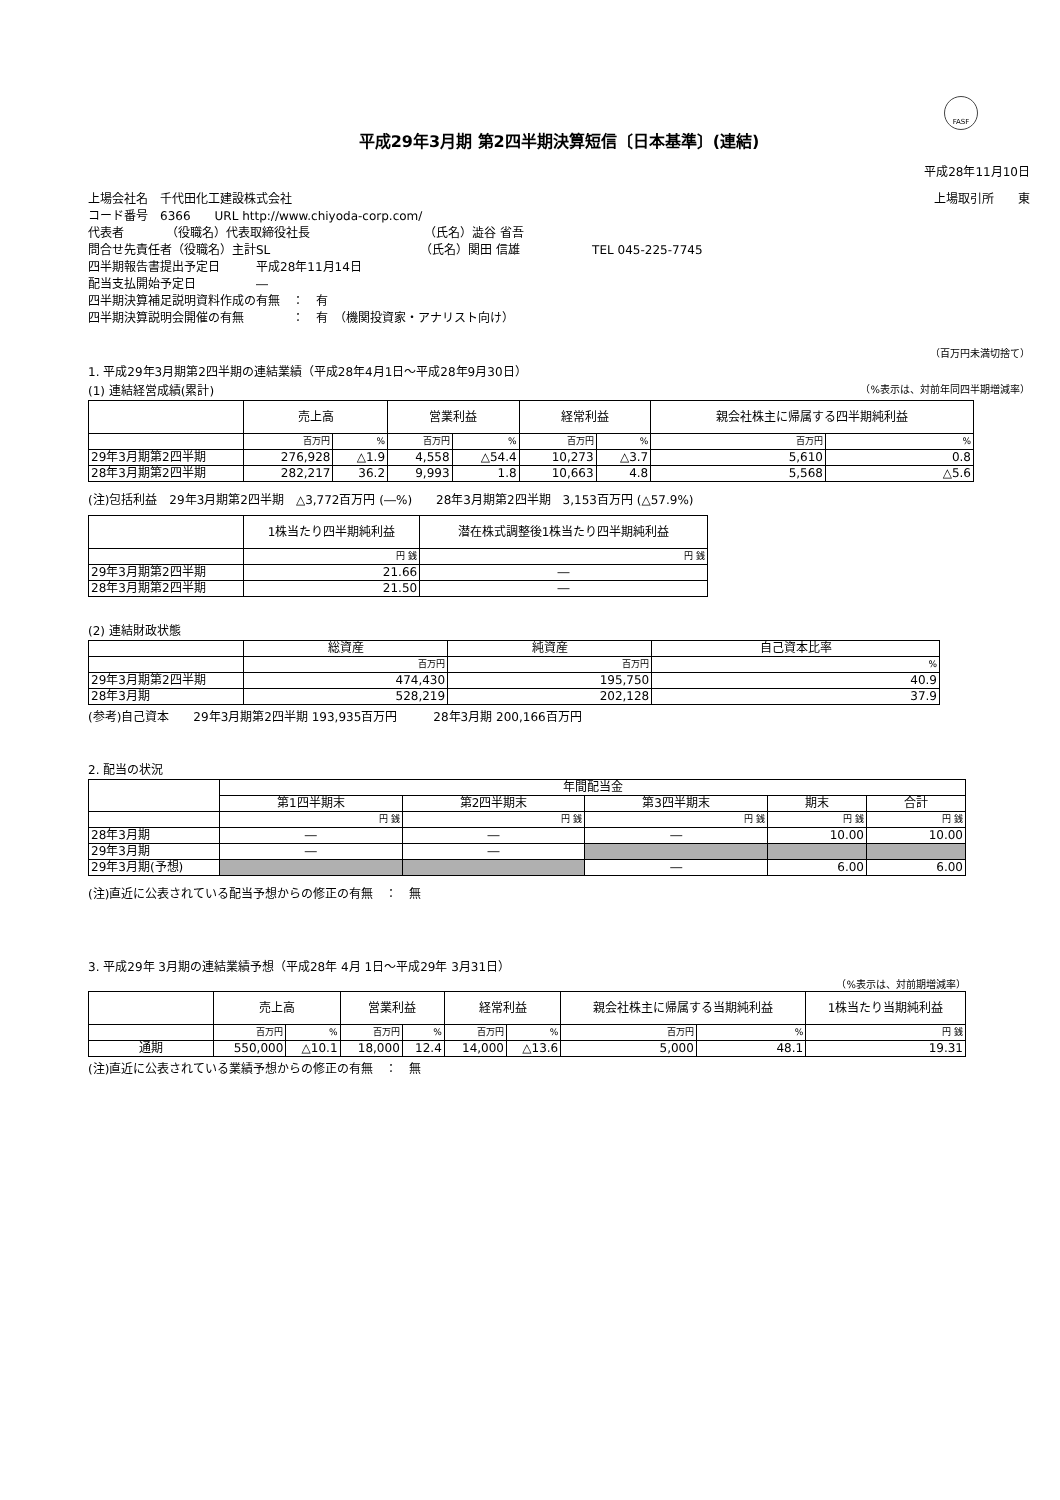FASF
平成29年3月期 第2四半期決算短信〔日本基準〕(連結)
平成28年11月10日
上場会社名　千代田化工建設株式会社 上場取引所　　東
コード番号　6366　　URL http://www.chiyoda-corp.com/
代表者　　　　（役職名）代表取締役社長　　　　　　　　　　（氏名）澁谷 省吾
問合せ先責任者（役職名）主計SL　　　　　　　　　　　　　（氏名）関田 信雄　　　　　　TEL 045-225-7745
四半期報告書提出予定日　　　平成28年11月14日
配当支払開始予定日　　　　　―
四半期決算補足説明資料作成の有無　：　有
四半期決算説明会開催の有無　　　　：　有　（機関投資家・アナリスト向け）
（百万円未満切捨て）
1. 平成29年3月期第2四半期の連結業績（平成28年4月1日～平成28年9月30日）
(1) 連結経営成績(累計) （%表示は、対前年同四半期増減率）
| | 売上高 | | 営業利益 | | 経常利益 | | 親会社株主に帰属する四半期純利益 | |
| --- | --- | --- | --- | --- | --- | --- | --- | --- |
| | 百万円 | % | 百万円 | % | 百万円 | % | 百万円 | % |
| 29年3月期第2四半期 | 276,928 | △1.9 | 4,558 | △54.4 | 10,273 | △3.7 | 5,610 | 0.8 |
| 28年3月期第2四半期 | 282,217 | 36.2 | 9,993 | 1.8 | 10,663 | 4.8 | 5,568 | △5.6 |
(注)包括利益　29年3月期第2四半期　△3,772百万円 (―%)　　28年3月期第2四半期　3,153百万円 (△57.9%)
| | 1株当たり四半期純利益 | 潜在株式調整後1株当たり四半期純利益 |
| --- | --- | --- |
| | 円 銭 | 円 銭 |
| 29年3月期第2四半期 | 21.66 | ― |
| 28年3月期第2四半期 | 21.50 | ― |
(2) 連結財政状態
| | 総資産 | 純資産 | 自己資本比率 |
| --- | --- | --- | --- |
| | 百万円 | 百万円 | % |
| 29年3月期第2四半期 | 474,430 | 195,750 | 40.9 |
| 28年3月期 | 528,219 | 202,128 | 37.9 |
(参考)自己資本　　29年3月期第2四半期 193,935百万円　　　28年3月期 200,166百万円
2. 配当の状況
| | 年間配当金 | | | | |
| --- | --- | --- | --- | --- | --- |
| | 第1四半期末 | 第2四半期末 | 第3四半期末 | 期末 | 合計 |
| | 円 銭 | 円 銭 | 円 銭 | 円 銭 | 円 銭 |
| 28年3月期 | ― | ― | ― | 10.00 | 10.00 |
| 29年3月期 | ― | ― | | | |
| 29年3月期(予想) | | | ― | 6.00 | 6.00 |
(注)直近に公表されている配当予想からの修正の有無　：　無
3. 平成29年 3月期の連結業績予想（平成28年 4月 1日～平成29年 3月31日）
（%表示は、対前期増減率）
| | 売上高 | | 営業利益 | | 経常利益 | | 親会社株主に帰属する当期純利益 | | 1株当たり当期純利益 |
| --- | --- | --- | --- | --- | --- | --- | --- | --- | --- |
| | 百万円 | % | 百万円 | % | 百万円 | % | 百万円 | % | 円 銭 |
| 通期 | 550,000 | △10.1 | 18,000 | 12.4 | 14,000 | △13.6 | 5,000 | 48.1 | 19.31 |
(注)直近に公表されている業績予想からの修正の有無　：　無